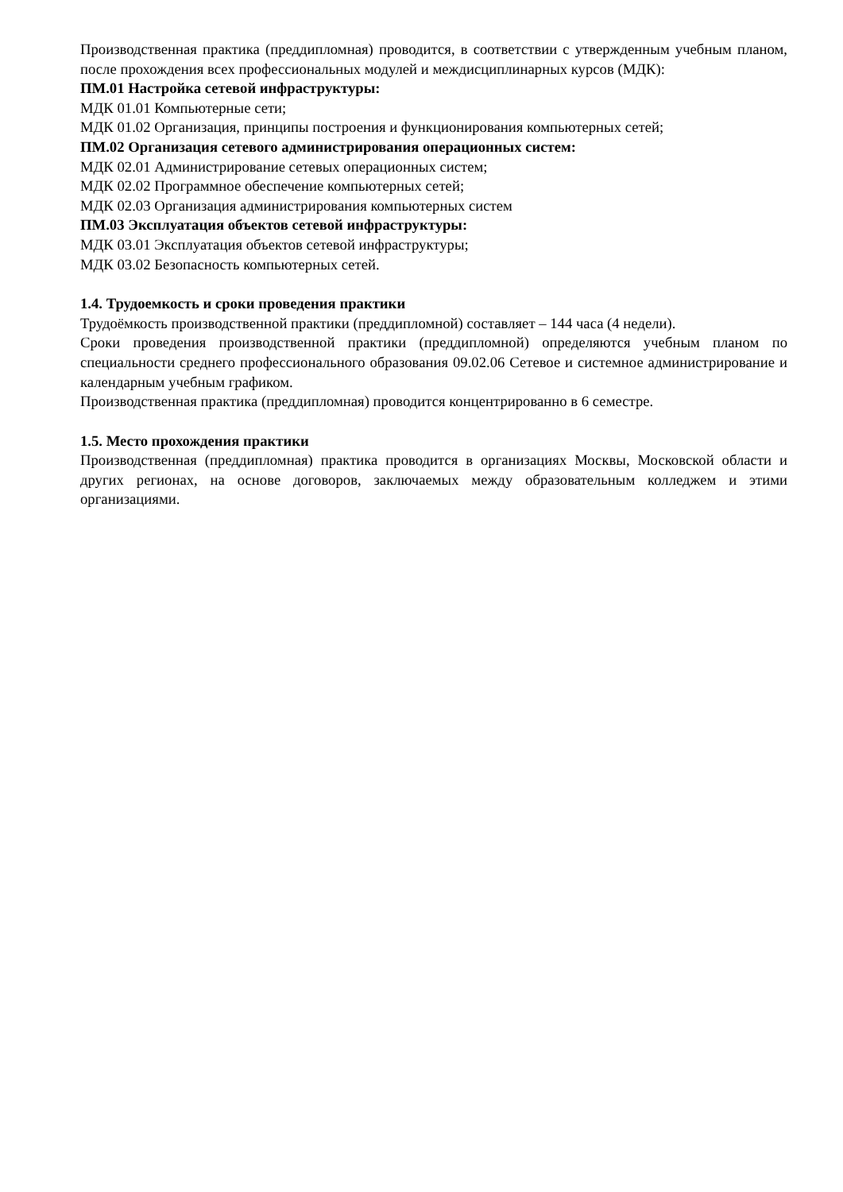Производственная практика (преддипломная) проводится, в соответствии с утвержденным учебным планом, после прохождения всех профессиональных модулей и междисциплинарных курсов (МДК):
ПМ.01 Настройка сетевой инфраструктуры:
МДК 01.01 Компьютерные сети;
МДК 01.02 Организация, принципы построения и функционирования компьютерных сетей;
ПМ.02 Организация сетевого администрирования операционных систем:
МДК 02.01 Администрирование сетевых операционных систем;
МДК 02.02 Программное обеспечение компьютерных сетей;
МДК 02.03 Организация администрирования компьютерных систем
ПМ.03 Эксплуатация объектов сетевой инфраструктуры:
МДК 03.01 Эксплуатация объектов сетевой инфраструктуры;
МДК 03.02 Безопасность компьютерных сетей.
1.4. Трудоемкость и сроки проведения практики
Трудоёмкость производственной практики (преддипломной) составляет – 144 часа (4 недели).
Сроки проведения производственной практики (преддипломной) определяются учебным планом по специальности среднего профессионального образования 09.02.06 Сетевое и системное администрирование и календарным учебным графиком.
Производственная практика (преддипломная) проводится концентрированно в 6 семестре.
1.5. Место прохождения практики
Производственная (преддипломная) практика проводится в организациях Москвы, Московской области и других регионах, на основе договоров, заключаемых между образовательным колледжем и этими организациями.